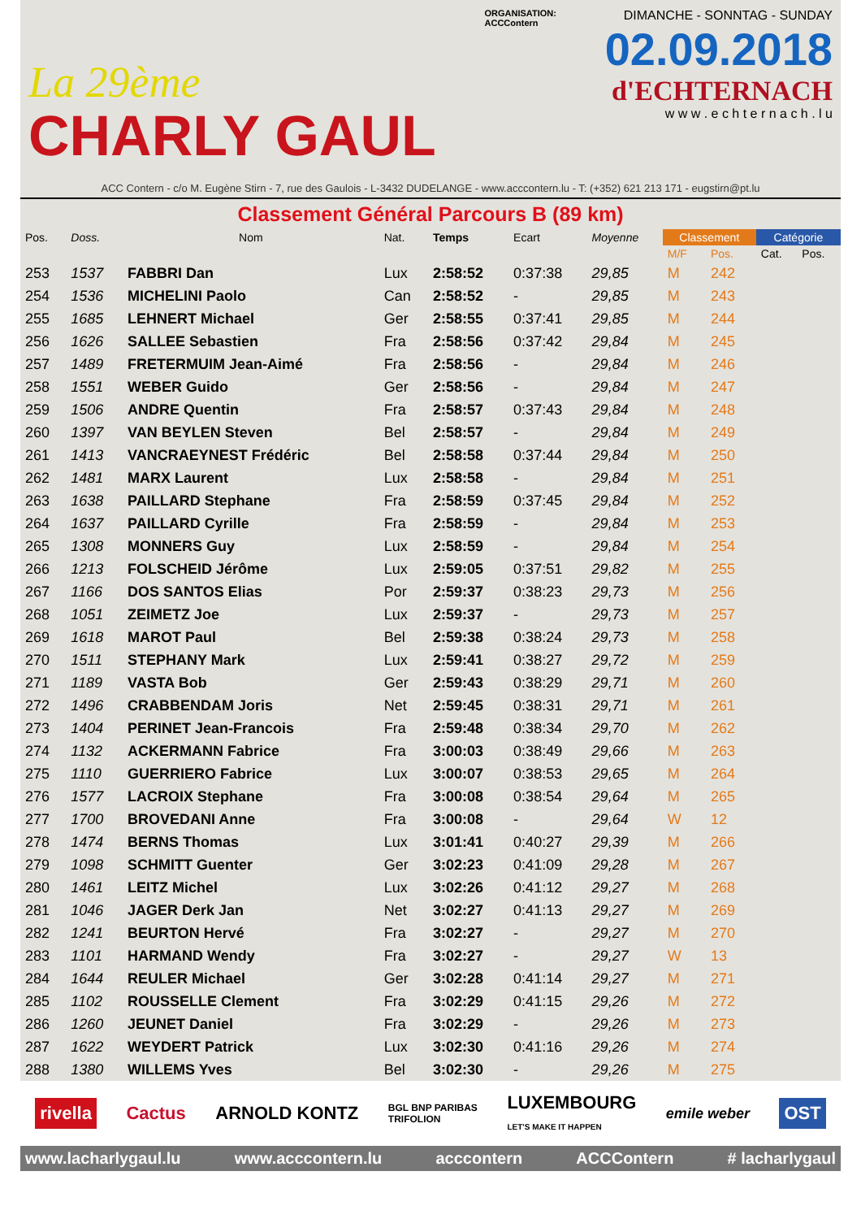La 29ème
CHARLY GAUL
ORGANISATION:
ACCContern
DIMANCHE - SONNTAG - SUNDAY
02.09.2018
d'ECHTERNACH
w w w . e c h t e r n a c h . l u
ACC Contern - c/o M. Eugène Stirn - 7, rue des Gaulois - L-3432 DUDELANGE - www.acccontern.lu - T: (+352) 621 213 171 - eugstirn@pt.lu
Classement Général Parcours B (89 km)
| Pos. | Doss. | Nom | Nat. | Temps | Ecart | Moyenne | Classement | | Catégorie | |
| --- | --- | --- | --- | --- | --- | --- | --- | --- | --- | --- |
| | | | | | | | M/F | Pos. | Cat. | Pos. |
| 253 | 1537 | FABBRI Dan | Lux | 2:58:52 | 0:37:38 | 29,85 | M | 242 | | |
| 254 | 1536 | MICHELINI Paolo | Can | 2:58:52 | - | 29,85 | M | 243 | | |
| 255 | 1685 | LEHNERT Michael | Ger | 2:58:55 | 0:37:41 | 29,85 | M | 244 | | |
| 256 | 1626 | SALLEE Sebastien | Fra | 2:58:56 | 0:37:42 | 29,84 | M | 245 | | |
| 257 | 1489 | FRETERMUIM Jean-Aimé | Fra | 2:58:56 | - | 29,84 | M | 246 | | |
| 258 | 1551 | WEBER Guido | Ger | 2:58:56 | - | 29,84 | M | 247 | | |
| 259 | 1506 | ANDRE Quentin | Fra | 2:58:57 | 0:37:43 | 29,84 | M | 248 | | |
| 260 | 1397 | VAN BEYLEN Steven | Bel | 2:58:57 | - | 29,84 | M | 249 | | |
| 261 | 1413 | VANCRAEYNEST Frédéric | Bel | 2:58:58 | 0:37:44 | 29,84 | M | 250 | | |
| 262 | 1481 | MARX Laurent | Lux | 2:58:58 | - | 29,84 | M | 251 | | |
| 263 | 1638 | PAILLARD Stephane | Fra | 2:58:59 | 0:37:45 | 29,84 | M | 252 | | |
| 264 | 1637 | PAILLARD Cyrille | Fra | 2:58:59 | - | 29,84 | M | 253 | | |
| 265 | 1308 | MONNERS Guy | Lux | 2:58:59 | - | 29,84 | M | 254 | | |
| 266 | 1213 | FOLSCHEID Jérôme | Lux | 2:59:05 | 0:37:51 | 29,82 | M | 255 | | |
| 267 | 1166 | DOS SANTOS Elias | Por | 2:59:37 | 0:38:23 | 29,73 | M | 256 | | |
| 268 | 1051 | ZEIMETZ Joe | Lux | 2:59:37 | - | 29,73 | M | 257 | | |
| 269 | 1618 | MAROT Paul | Bel | 2:59:38 | 0:38:24 | 29,73 | M | 258 | | |
| 270 | 1511 | STEPHANY Mark | Lux | 2:59:41 | 0:38:27 | 29,72 | M | 259 | | |
| 271 | 1189 | VASTA Bob | Ger | 2:59:43 | 0:38:29 | 29,71 | M | 260 | | |
| 272 | 1496 | CRABBENDAM Joris | Net | 2:59:45 | 0:38:31 | 29,71 | M | 261 | | |
| 273 | 1404 | PERINET Jean-Francois | Fra | 2:59:48 | 0:38:34 | 29,70 | M | 262 | | |
| 274 | 1132 | ACKERMANN Fabrice | Fra | 3:00:03 | 0:38:49 | 29,66 | M | 263 | | |
| 275 | 1110 | GUERRIERO Fabrice | Lux | 3:00:07 | 0:38:53 | 29,65 | M | 264 | | |
| 276 | 1577 | LACROIX Stephane | Fra | 3:00:08 | 0:38:54 | 29,64 | M | 265 | | |
| 277 | 1700 | BROVEDANI Anne | Fra | 3:00:08 | - | 29,64 | W | 12 | | |
| 278 | 1474 | BERNS Thomas | Lux | 3:01:41 | 0:40:27 | 29,39 | M | 266 | | |
| 279 | 1098 | SCHMITT Guenter | Ger | 3:02:23 | 0:41:09 | 29,28 | M | 267 | | |
| 280 | 1461 | LEITZ Michel | Lux | 3:02:26 | 0:41:12 | 29,27 | M | 268 | | |
| 281 | 1046 | JAGER Derk Jan | Net | 3:02:27 | 0:41:13 | 29,27 | M | 269 | | |
| 282 | 1241 | BEURTON Hervé | Fra | 3:02:27 | - | 29,27 | M | 270 | | |
| 283 | 1101 | HARMAND Wendy | Fra | 3:02:27 | - | 29,27 | W | 13 | | |
| 284 | 1644 | REULER Michael | Ger | 3:02:28 | 0:41:14 | 29,27 | M | 271 | | |
| 285 | 1102 | ROUSSELLE Clement | Fra | 3:02:29 | 0:41:15 | 29,26 | M | 272 | | |
| 286 | 1260 | JEUNET Daniel | Fra | 3:02:29 | - | 29,26 | M | 273 | | |
| 287 | 1622 | WEYDERT Patrick | Lux | 3:02:30 | 0:41:16 | 29,26 | M | 274 | | |
| 288 | 1380 | WILLEMS Yves | Bel | 3:02:30 | - | 29,26 | M | 275 | | |
rivella Cactus ARNOLD KONTZ BGL BNP PARIBAS
TRIFOLION LUXEMBOURG
LET'S MAKE IT HAPPEN emile weber OST
www.lacharlygaul.lu www.acccontern.lu acccontern ACCContern # lacharlygaul